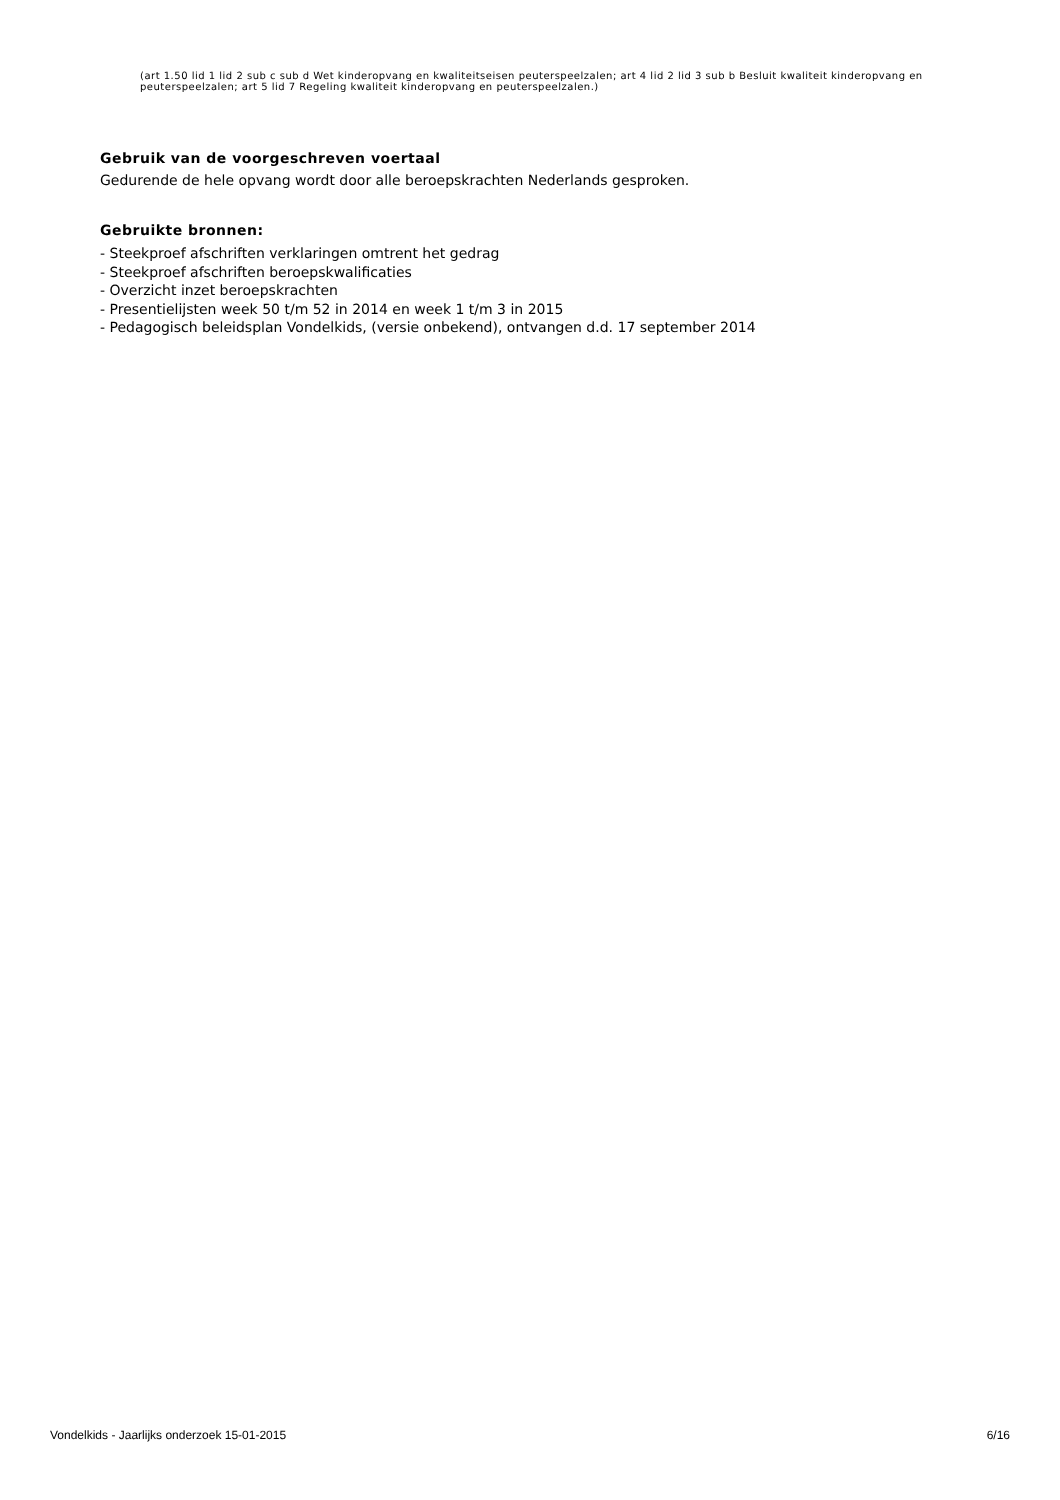(art 1.50 lid 1 lid 2 sub c sub d Wet kinderopvang en kwaliteitseisen peuterspeelzalen; art 4 lid 2 lid 3 sub b Besluit kwaliteit kinderopvang en peuterspeelzalen; art 5 lid 7 Regeling kwaliteit kinderopvang en peuterspeelzalen.)
Gebruik van de voorgeschreven voertaal
Gedurende de hele opvang wordt door alle beroepskrachten Nederlands gesproken.
Gebruikte bronnen:
- Steekproef afschriften verklaringen omtrent het gedrag
- Steekproef afschriften beroepskwalificaties
- Overzicht inzet beroepskrachten
- Presentielijsten week 50 t/m 52 in 2014 en week 1 t/m 3 in 2015
- Pedagogisch beleidsplan Vondelkids, (versie onbekend), ontvangen d.d. 17 september 2014
Vondelkids - Jaarlijks onderzoek 15-01-2015 6/16